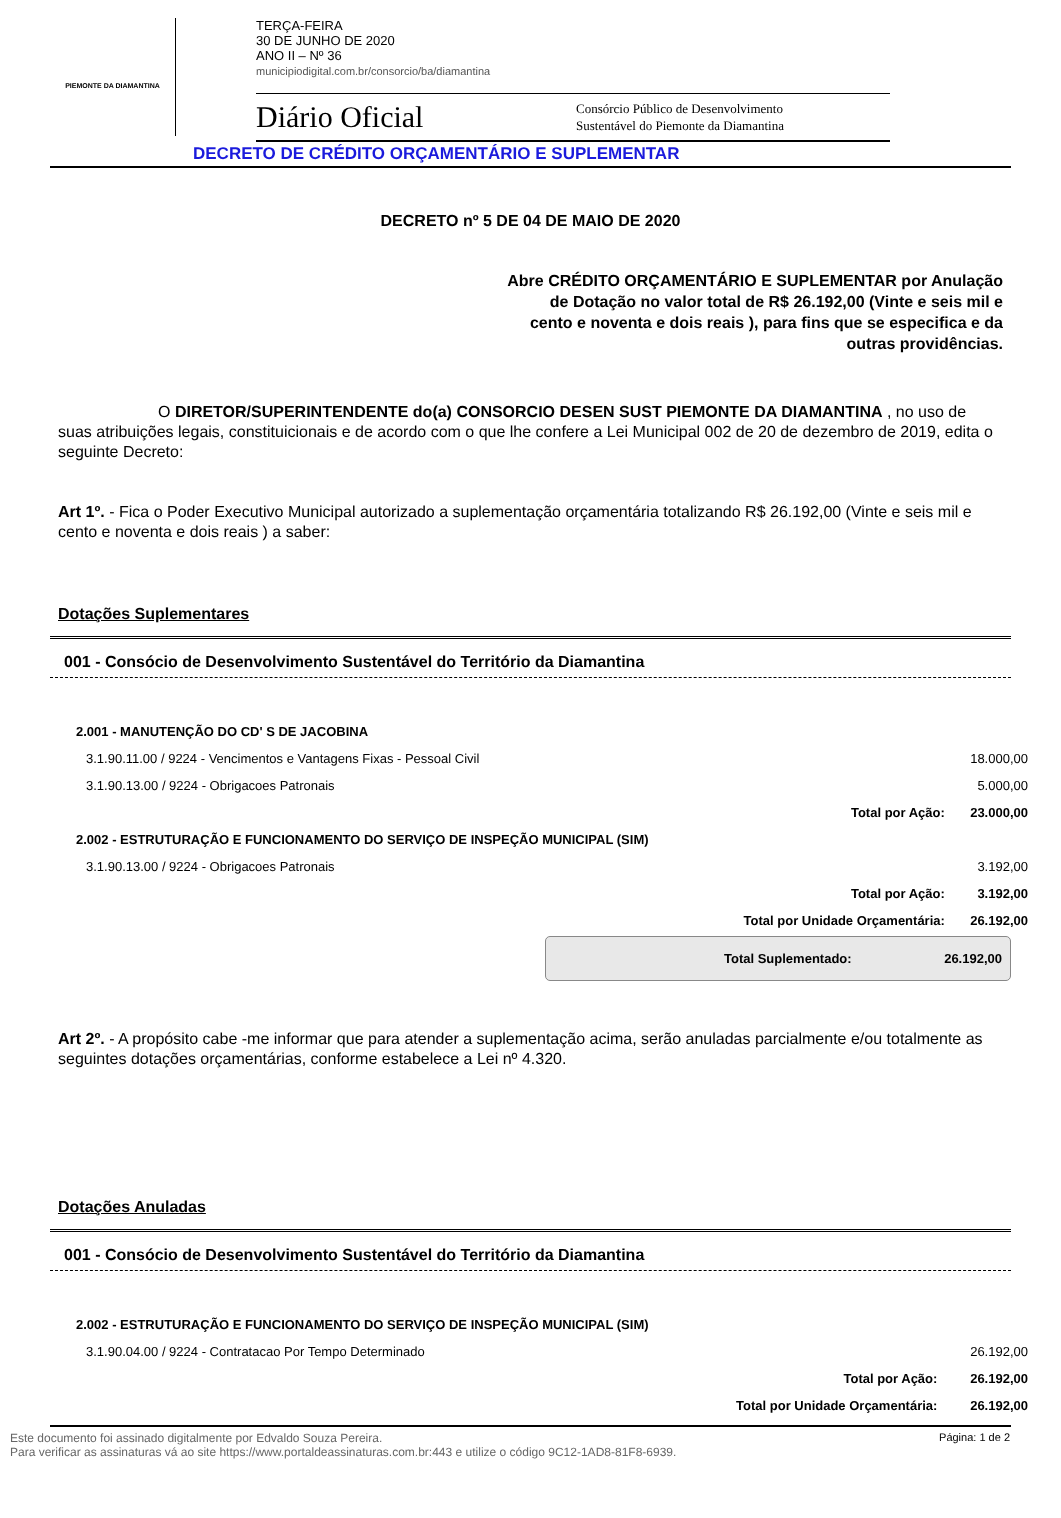PIEMONTE DA DIAMANTINA
TERÇA-FEIRA
30 DE JUNHO DE 2020
ANO II – Nº 36
municipiodigital.com.br/consorcio/ba/diamantina
Diário Oficial Consórcio Público de Desenvolvimento
Sustentável do Piemonte da Diamantina
DECRETO DE CRÉDITO ORÇAMENTÁRIO E SUPLEMENTAR
DECRETO nº 5 DE 04 DE MAIO DE 2020
Abre CRÉDITO ORÇAMENTÁRIO E SUPLEMENTAR por Anulação de Dotação no valor total de R$ 26.192,00 (Vinte e seis mil e cento e noventa e dois reais ), para fins que se especifica e da outras providências.
O DIRETOR/SUPERINTENDENTE do(a) CONSORCIO DESEN SUST PIEMONTE DA DIAMANTINA , no uso de suas atribuições legais, constituicionais e de acordo com o que lhe confere a Lei Municipal 002 de 20 de dezembro de 2019, edita o seguinte Decreto:
Art 1º. - Fica o Poder Executivo Municipal autorizado a suplementação orçamentária totalizando R$ 26.192,00 (Vinte e seis mil e cento e noventa e dois reais ) a saber:
Dotações Suplementares
001 - Consócio de Desenvolvimento Sustentável do Território da Diamantina
| 2.001 - MANUTENÇÃO DO CD' S DE JACOBINA | | |
| 3.1.90.11.00 / 9224 - Vencimentos e Vantagens Fixas - Pessoal Civil | | 18.000,00 |
| 3.1.90.13.00 / 9224 - Obrigacoes Patronais | | 5.000,00 |
| | Total por Ação: | 23.000,00 |
| 2.002 - ESTRUTURAÇÃO E FUNCIONAMENTO DO SERVIÇO DE INSPEÇÃO MUNICIPAL (SIM) | | |
| 3.1.90.13.00 / 9224 - Obrigacoes Patronais | | 3.192,00 |
| | Total por Ação: | 3.192,00 |
| | Total por Unidade Orçamentária: | 26.192,00 |
Total Suplementado: 26.192,00
Art 2º. - A propósito cabe -me informar que para atender a suplementação acima, serão anuladas parcialmente e/ou totalmente as seguintes dotações orçamentárias, conforme estabelece a Lei nº 4.320.
Dotações Anuladas
001 - Consócio de Desenvolvimento Sustentável do Território da Diamantina
| 2.002 - ESTRUTURAÇÃO E FUNCIONAMENTO DO SERVIÇO DE INSPEÇÃO MUNICIPAL (SIM) | | |
| 3.1.90.04.00 / 9224 - Contratacao Por Tempo Determinado | | 26.192,00 |
| | Total por Ação: | 26.192,00 |
| | Total por Unidade Orçamentária: | 26.192,00 |
Este documento foi assinado digitalmente por Edvaldo Souza Pereira.
Para verificar as assinaturas vá ao site https://www.portaldeassinaturas.com.br:443 e utilize o código 9C12-1AD8-81F8-6939. Página: 1 de 2